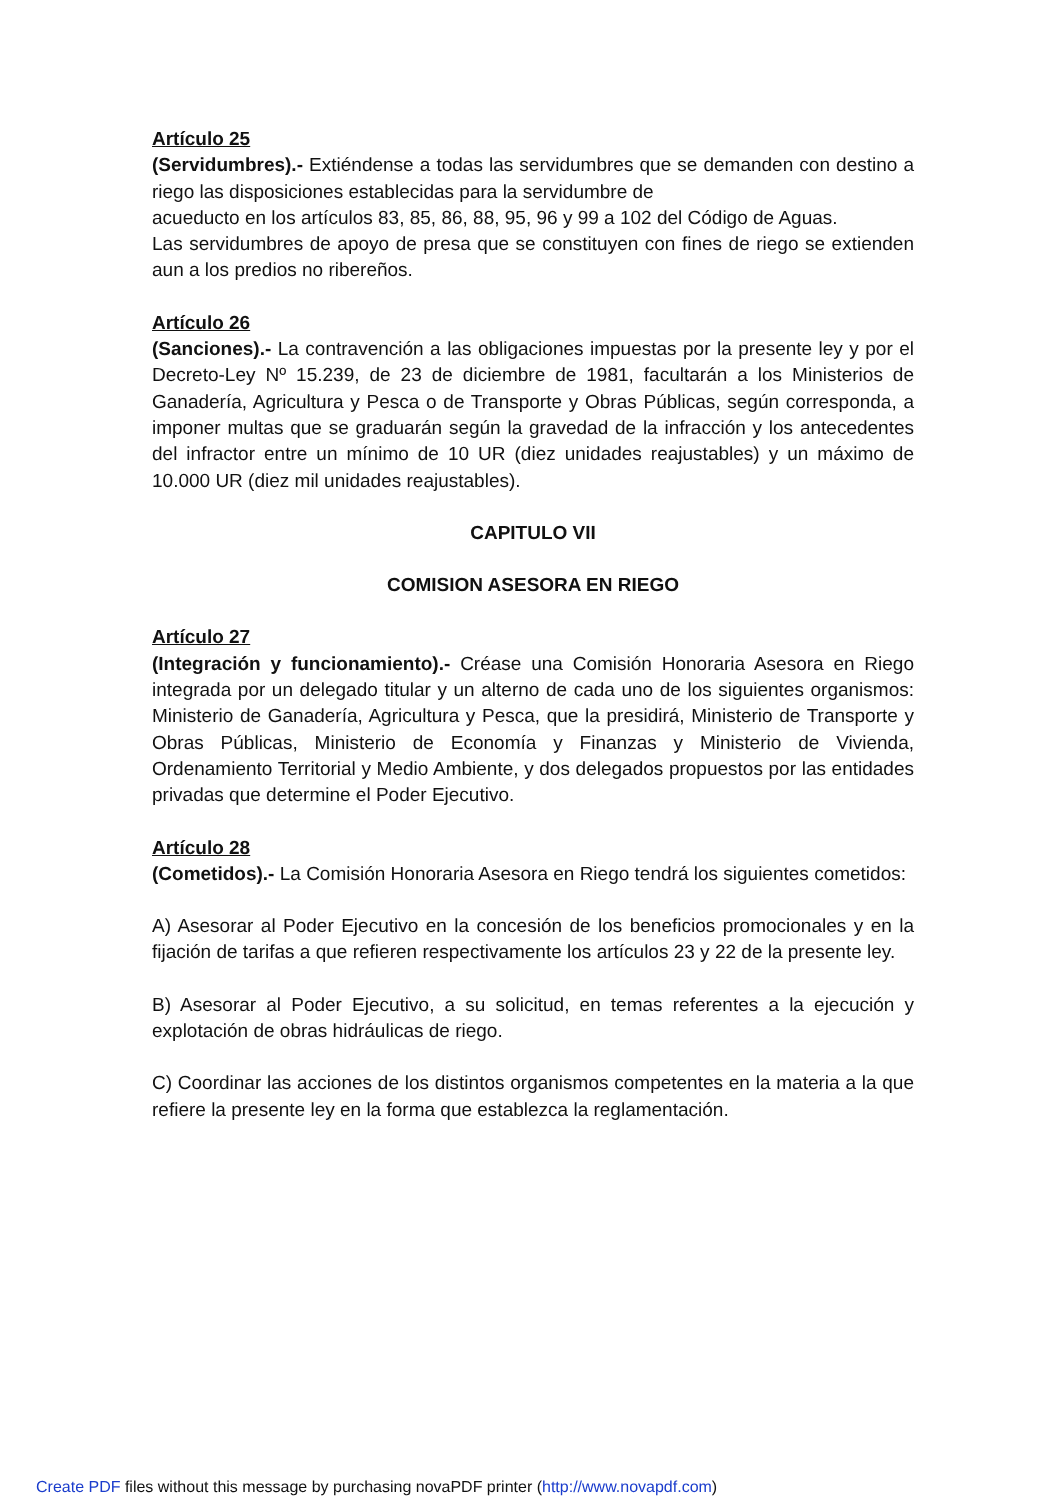Artículo 25
(Servidumbres).- Extiéndense a todas las servidumbres que se demanden con destino a riego las disposiciones establecidas para la servidumbre de
acueducto en los artículos 83, 85, 86, 88, 95, 96 y 99 a 102 del Código de Aguas.
Las servidumbres de apoyo de presa que se constituyen con fines de riego se extienden aun a los predios no ribereños.
Artículo 26
(Sanciones).- La contravención a las obligaciones impuestas por la presente ley y por el Decreto-Ley Nº 15.239, de 23 de diciembre de 1981, facultarán a los Ministerios de Ganadería, Agricultura y Pesca o de Transporte y Obras Públicas, según corresponda, a imponer multas que se graduarán según la gravedad de la infracción y los antecedentes del infractor entre un mínimo de 10 UR (diez unidades reajustables) y un máximo de 10.000 UR (diez mil unidades reajustables).
CAPITULO VII
COMISION ASESORA EN RIEGO
Artículo 27
(Integración y funcionamiento).- Créase una Comisión Honoraria Asesora en Riego integrada por un delegado titular y un alterno de cada uno de los siguientes organismos: Ministerio de Ganadería, Agricultura y Pesca, que la presidirá, Ministerio de Transporte y Obras Públicas, Ministerio de Economía y Finanzas y Ministerio de Vivienda, Ordenamiento Territorial y Medio Ambiente, y dos delegados propuestos por las entidades privadas que determine el Poder Ejecutivo.
Artículo 28
(Cometidos).- La Comisión Honoraria Asesora en Riego tendrá los siguientes cometidos:
A) Asesorar al Poder Ejecutivo en la concesión de los beneficios promocionales y en la fijación de tarifas a que refieren respectivamente los artículos 23 y 22 de la presente ley.
B) Asesorar al Poder Ejecutivo, a su solicitud, en temas referentes a la ejecución y explotación de obras hidráulicas de riego.
C) Coordinar las acciones de los distintos organismos competentes en la materia a la que refiere la presente ley en la forma que establezca la reglamentación.
Create PDF files without this message by purchasing novaPDF printer (http://www.novapdf.com)